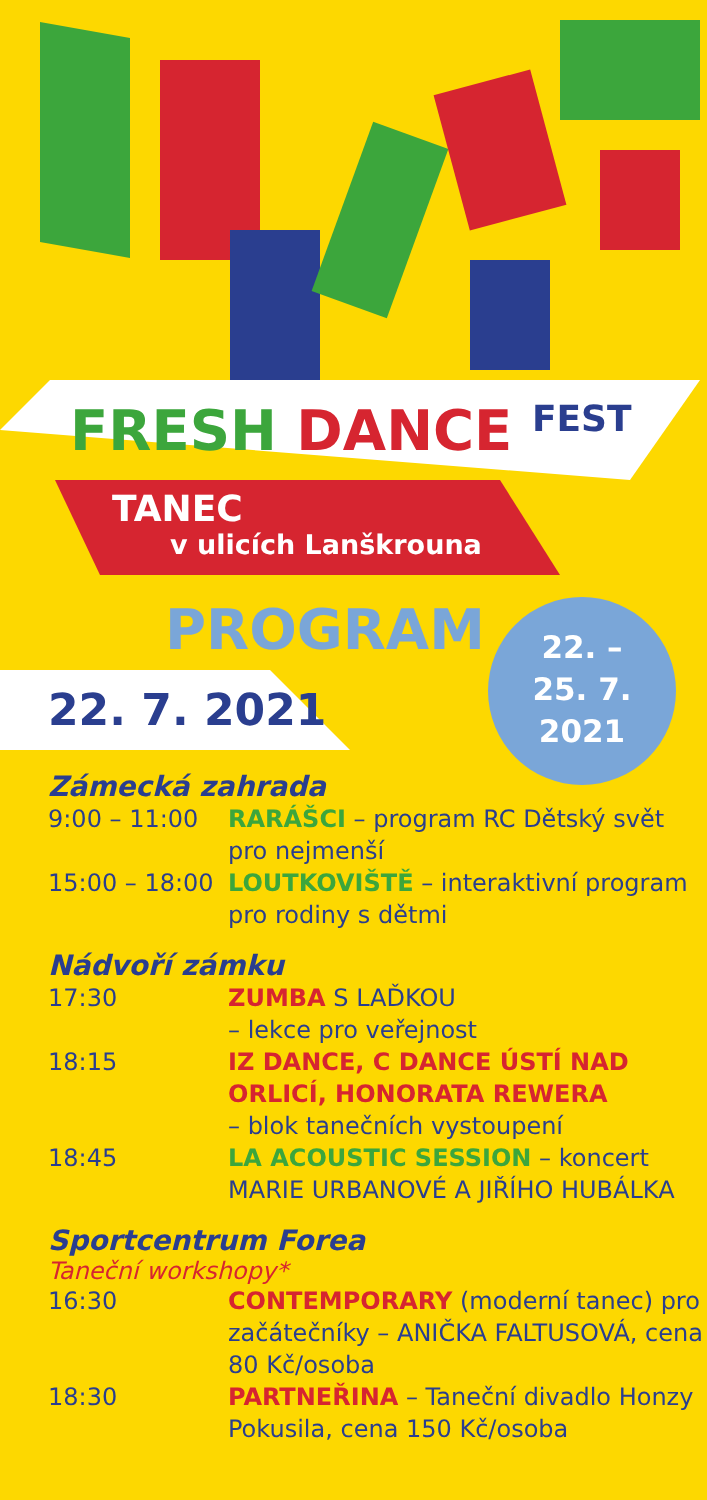FRESH DANCE FEST
TANEC
v ulicích Lanškrouna
PROGRAM
22. –
25. 7.
2021
22. 7. 2021
Zámecká zahrada
9:00 – 11:00 RARÁŠCI – program RC Dětský svět pro nejmenší
15:00 – 18:00
LOUTKOVIŠTĚ – interaktivní program pro rodiny s dětmi
Nádvoří zámku
17:30 ZUMBA S LAĎKOU
– lekce pro veřejnost
18:15 IZ DANCE, C DANCE ÚSTÍ NAD ORLICÍ, HONORATA REWERA
– blok tanečních vystoupení
18:45 LA ACOUSTIC SESSION – koncert MARIE URBANOVÉ A JIŘÍHO HUBÁLKA
Sportcentrum Forea
Taneční workshopy*
16:30 CONTEMPORARY (moderní tanec) pro začátečníky – ANIČKA FALTUSOVÁ, cena 80 Kč/osoba
18:30 PARTNEŘINA – Taneční divadlo Honzy Pokusila, cena 150 Kč/osoba